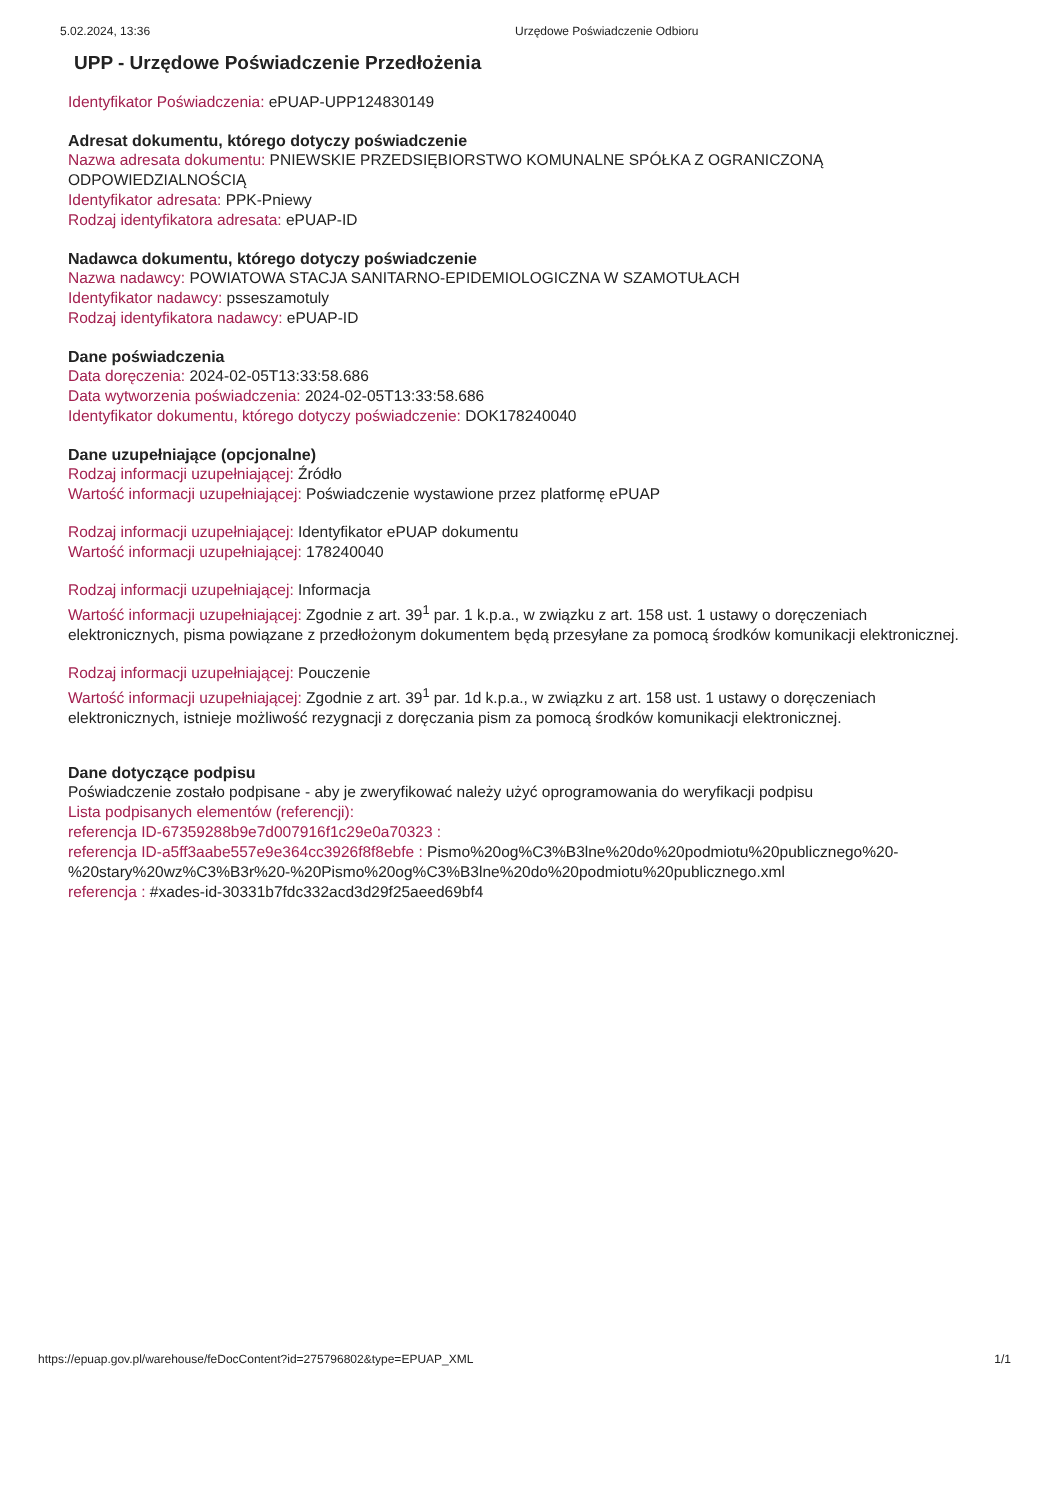5.02.2024, 13:36 Urzędowe Poświadczenie Odbioru
UPP - Urzędowe Poświadczenie Przedłożenia
Identyfikator Poświadczenia: ePUAP-UPP124830149
Adresat dokumentu, którego dotyczy poświadczenie
Nazwa adresata dokumentu: PNIEWSKIE PRZEDSIĘBIORSTWO KOMUNALNE SPÓŁKA Z OGRANICZONĄ ODPOWIEDZIALNOŚCIĄ
Identyfikator adresata: PPK-Pniewy
Rodzaj identyfikatora adresata: ePUAP-ID
Nadawca dokumentu, którego dotyczy poświadczenie
Nazwa nadawcy: POWIATOWA STACJA SANITARNO-EPIDEMIOLOGICZNA W SZAMOTUŁACH
Identyfikator nadawcy: psseszamotuly
Rodzaj identyfikatora nadawcy: ePUAP-ID
Dane poświadczenia
Data doręczenia: 2024-02-05T13:33:58.686
Data wytworzenia poświadczenia: 2024-02-05T13:33:58.686
Identyfikator dokumentu, którego dotyczy poświadczenie: DOK178240040
Dane uzupełniające (opcjonalne)
Rodzaj informacji uzupełniającej: Źródło
Wartość informacji uzupełniającej: Poświadczenie wystawione przez platformę ePUAP
Rodzaj informacji uzupełniającej: Identyfikator ePUAP dokumentu
Wartość informacji uzupełniającej: 178240040
Rodzaj informacji uzupełniającej: Informacja
Wartość informacji uzupełniającej: Zgodnie z art. 39<sup>1</sup> par. 1 k.p.a., w związku z art. 158 ust. 1 ustawy o doręczeniach elektronicznych, pisma powiązane z przedłożonym dokumentem będą przesyłane za pomocą środków komunikacji elektronicznej.
Rodzaj informacji uzupełniającej: Pouczenie
Wartość informacji uzupełniającej: Zgodnie z art. 39<sup>1</sup> par. 1d k.p.a., w związku z art. 158 ust. 1 ustawy o doręczeniach elektronicznych, istnieje możliwość rezygnacji z doręczania pism za pomocą środków komunikacji elektronicznej.
Dane dotyczące podpisu
Poświadczenie zostało podpisane - aby je zweryfikować należy użyć oprogramowania do weryfikacji podpisu
Lista podpisanych elementów (referencji):
referencja ID-67359288b9e7d007916f1c29e0a70323 :
referencja ID-a5ff3aabe557e9e364cc3926f8f8ebfe : Pismo%20og%C3%B3lne%20do%20podmiotu%20publicznego%20-%20stary%20wz%C3%B3r%20-%20Pismo%20og%C3%B3lne%20do%20podmiotu%20publicznego.xml
referencja : #xades-id-30331b7fdc332acd3d29f25aeed69bf4
https://epuap.gov.pl/warehouse/feDocContent?id=275796802&type=EPUAP_XML 1/1